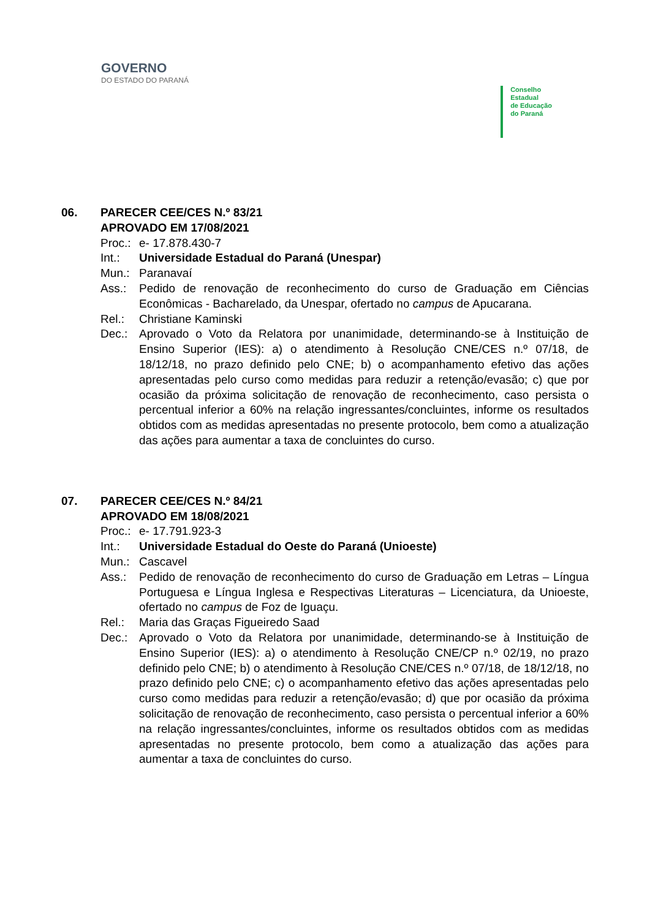GOVERNO
DO ESTADO DO PARANÁ
Conselho
Estadual
de Educação
do Paraná
06. PARECER CEE/CES N.º 83/21
APROVADO EM 17/08/2021
Proc.:
e- 17.878.430-7
Int.: Universidade Estadual do Paraná (Unespar)
Mun.: Paranavaí
Ass.: Pedido de renovação de reconhecimento do curso de Graduação em Ciências Econômicas - Bacharelado, da Unespar, ofertado no campus de Apucarana.
Rel.: Christiane Kaminski
Dec.: Aprovado o Voto da Relatora por unanimidade, determinando-se à Instituição de Ensino Superior (IES): a) o atendimento à Resolução CNE/CES n.º 07/18, de 18/12/18, no prazo definido pelo CNE; b) o acompanhamento efetivo das ações apresentadas pelo curso como medidas para reduzir a retenção/evasão; c) que por ocasião da próxima solicitação de renovação de reconhecimento, caso persista o percentual inferior a 60% na relação ingressantes/concluintes, informe os resultados obtidos com as medidas apresentadas no presente protocolo, bem como a atualização das ações para aumentar a taxa de concluintes do curso.
07. PARECER CEE/CES N.º 84/21
APROVADO EM 18/08/2021
Proc.:
e- 17.791.923-3
Int.: Universidade Estadual do Oeste do Paraná (Unioeste)
Mun.: Cascavel
Ass.: Pedido de renovação de reconhecimento do curso de Graduação em Letras – Língua Portuguesa e Língua Inglesa e Respectivas Literaturas – Licenciatura, da Unioeste, ofertado no campus de Foz de Iguaçu.
Rel.: Maria das Graças Figueiredo Saad
Dec.: Aprovado o Voto da Relatora por unanimidade, determinando-se à Instituição de Ensino Superior (IES): a) o atendimento à Resolução CNE/CP n.º 02/19, no prazo definido pelo CNE; b) o atendimento à Resolução CNE/CES n.º 07/18, de 18/12/18, no prazo definido pelo CNE; c) o acompanhamento efetivo das ações apresentadas pelo curso como medidas para reduzir a retenção/evasão; d) que por ocasião da próxima solicitação de renovação de reconhecimento, caso persista o percentual inferior a 60% na relação ingressantes/concluintes, informe os resultados obtidos com as medidas apresentadas no presente protocolo, bem como a atualização das ações para aumentar a taxa de concluintes do curso.